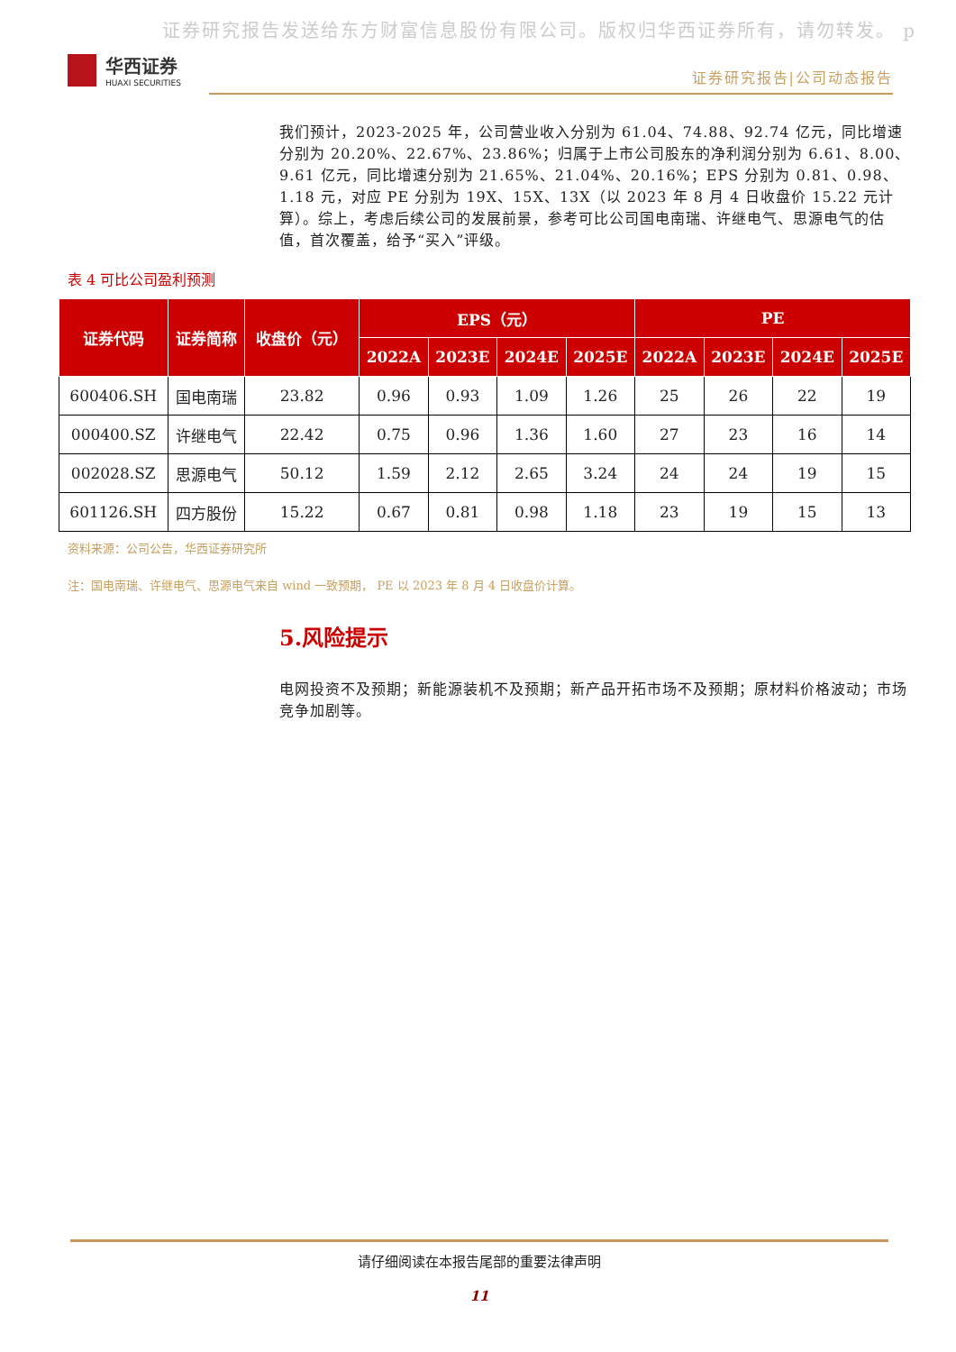证券研究报告发送给东方财富信息股份有限公司。版权归华西证券所有，请勿转发。 p
华西证券
HUAXI SECURITIES
证券研究报告|公司动态报告
我们预计，2023-2025 年，公司营业收入分别为 61.04、74.88、92.74 亿元，同比增速分别为 20.20%、22.67%、23.86%；归属于上市公司股东的净利润分别为 6.61、8.00、9.61 亿元，同比增速分别为 21.65%、21.04%、20.16%；EPS 分别为 0.81、0.98、1.18 元，对应 PE 分别为 19X、15X、13X（以 2023 年 8 月 4 日收盘价 15.22 元计算）。综上，考虑后续公司的发展前景，参考可比公司国电南瑞、许继电气、思源电气的估值，首次覆盖，给予“买入”评级。
表 4 可比公司盈利预测
| 证券代码 | 证券简称 | 收盘价（元） | EPS（元） | | | | PE | | | |
| --- | --- | --- | --- | --- | --- | --- | --- | --- | --- | --- |
| | | | 2022A | 2023E | 2024E | 2025E | 2022A | 2023E | 2024E | 2025E |
| 600406.SH | 国电南瑞 | 23.82 | 0.96 | 0.93 | 1.09 | 1.26 | 25 | 26 | 22 | 19 |
| 000400.SZ | 许继电气 | 22.42 | 0.75 | 0.96 | 1.36 | 1.60 | 27 | 23 | 16 | 14 |
| 002028.SZ | 思源电气 | 50.12 | 1.59 | 2.12 | 2.65 | 3.24 | 24 | 24 | 19 | 15 |
| 601126.SH | 四方股份 | 15.22 | 0.67 | 0.81 | 0.98 | 1.18 | 23 | 19 | 15 | 13 |
资料来源：公司公告，华西证券研究所
注：国电南瑞、许继电气、思源电气来自 wind 一致预期， PE 以 2023 年 8 月 4 日收盘价计算。
5.风险提示
电网投资不及预期；新能源装机不及预期；新产品开拓市场不及预期；原材料价格波动；市场竞争加剧等。
请仔细阅读在本报告尾部的重要法律声明
11